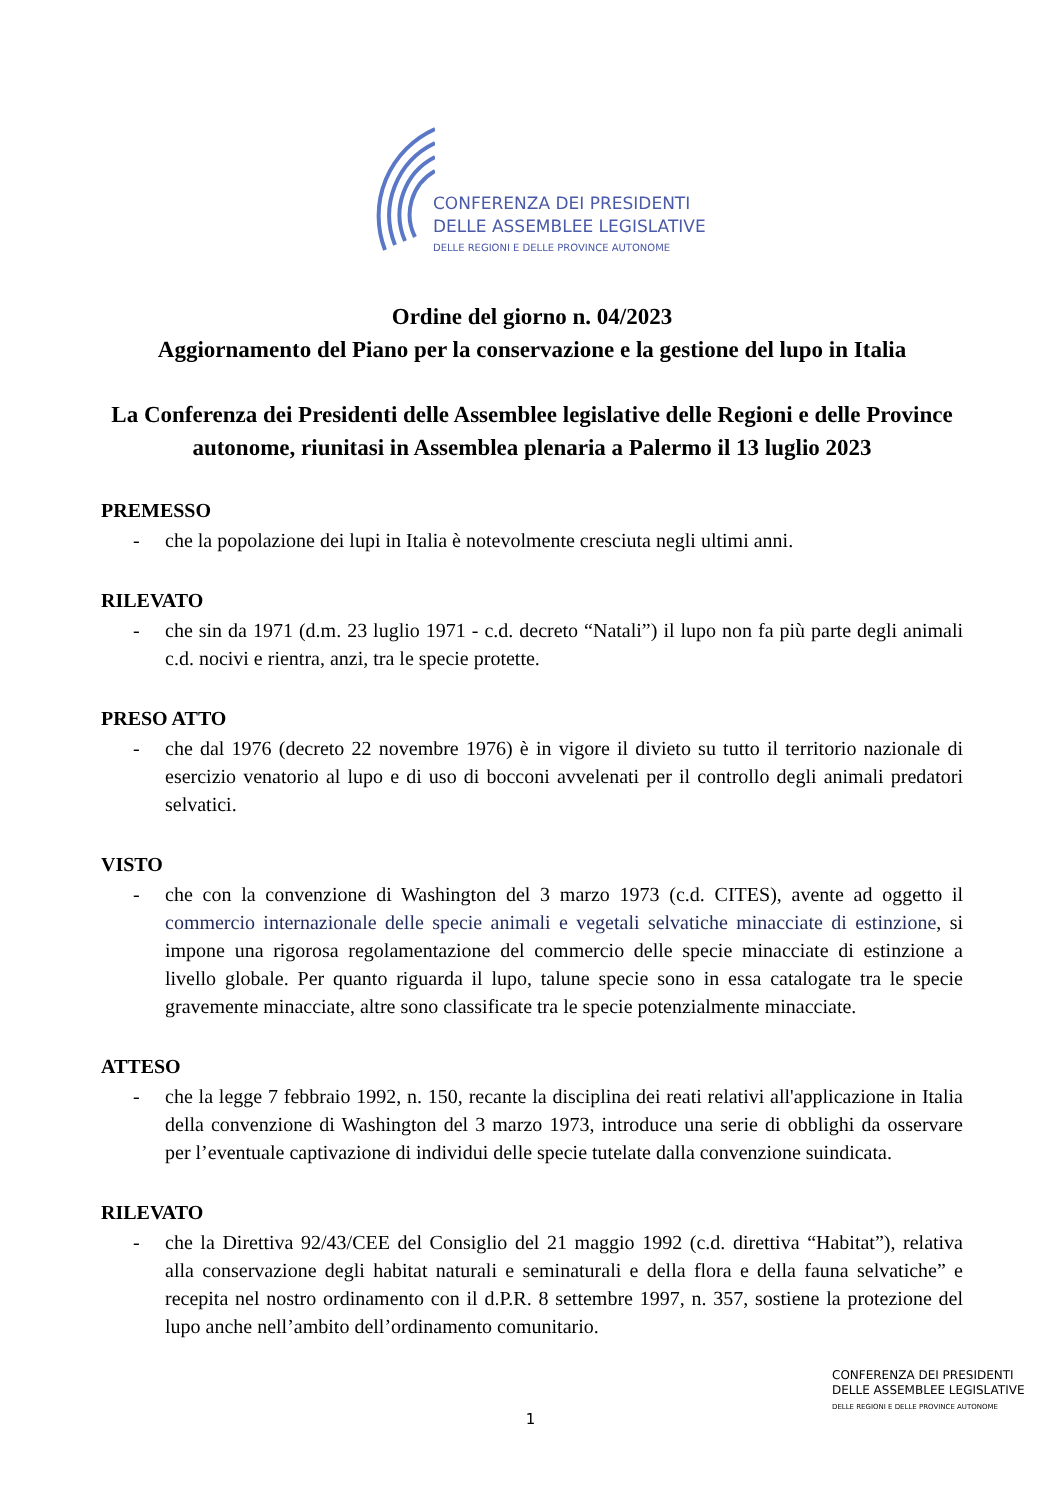CONFERENZA DEI PRESIDENTI
DELLE ASSEMBLEE LEGISLATIVE
DELLE REGIONI E DELLE PROVINCE AUTONOME
Ordine del giorno n. 04/2023
Aggiornamento del Piano per la conservazione e la gestione del lupo in Italia
La Conferenza dei Presidenti delle Assemblee legislative delle Regioni e delle Province autonome, riunitasi in Assemblea plenaria a Palermo il 13 luglio 2023
PREMESSO
- che la popolazione dei lupi in Italia è notevolmente cresciuta negli ultimi anni.
RILEVATO
- che sin da 1971 (d.m. 23 luglio 1971 - c.d. decreto “Natali”) il lupo non fa più parte degli animali c.d. nocivi e rientra, anzi, tra le specie protette.
PRESO ATTO
- che dal 1976 (decreto 22 novembre 1976) è in vigore il divieto su tutto il territorio nazionale di esercizio venatorio al lupo e di uso di bocconi avvelenati per il controllo degli animali predatori selvatici.
VISTO
- che con la convenzione di Washington del 3 marzo 1973 (c.d. CITES), avente ad oggetto il commercio internazionale delle specie animali e vegetali selvatiche minacciate di estinzione, si impone una rigorosa regolamentazione del commercio delle specie minacciate di estinzione a livello globale. Per quanto riguarda il lupo, talune specie sono in essa catalogate tra le specie gravemente minacciate, altre sono classificate tra le specie potenzialmente minacciate.
ATTESO
- che la legge 7 febbraio 1992, n. 150, recante la disciplina dei reati relativi all'applicazione in Italia della convenzione di Washington del 3 marzo 1973, introduce una serie di obblighi da osservare per l’eventuale captivazione di individui delle specie tutelate dalla convenzione suindicata.
RILEVATO
- che la Direttiva 92/43/CEE del Consiglio del 21 maggio 1992 (c.d. direttiva “Habitat”), relativa alla conservazione degli habitat naturali e seminaturali e della flora e della fauna selvatiche” e recepita nel nostro ordinamento con il d.P.R. 8 settembre 1997, n. 357, sostiene la protezione del lupo anche nell’ambito dell’ordinamento comunitario.
CONFERENZA DEI PRESIDENTI
DELLE ASSEMBLEE LEGISLATIVE
DELLE REGIONI E DELLE PROVINCE AUTONOME
1